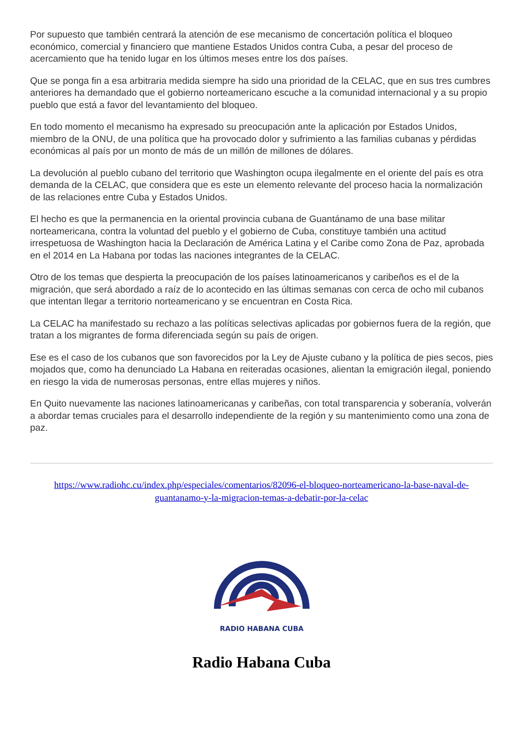Por supuesto que también centrará la atención de ese mecanismo de concertación política el bloqueo económico, comercial y financiero que mantiene Estados Unidos contra Cuba, a pesar del proceso de acercamiento que ha tenido lugar en los últimos meses entre los dos países.
Que se ponga fin a esa arbitraria medida siempre ha sido una prioridad de la CELAC, que en sus tres cumbres anteriores ha demandado que el gobierno norteamericano escuche a la comunidad internacional y a su propio pueblo que está a favor del levantamiento del bloqueo.
En todo momento el mecanismo ha expresado su preocupación ante la aplicación por Estados Unidos, miembro de la ONU, de una política que ha provocado dolor y sufrimiento a las familias cubanas y pérdidas económicas al país por un monto de más de un millón de millones de dólares.
La devolución al pueblo cubano del territorio que Washington ocupa ilegalmente en el oriente del país es otra demanda de la CELAC, que considera que es este un elemento relevante del proceso hacia la normalización de las relaciones entre Cuba y Estados Unidos.
El hecho es que la permanencia en la oriental provincia cubana de Guantánamo de una base militar norteamericana, contra la voluntad del pueblo y el gobierno de Cuba, constituye también una actitud irrespetuosa de Washington hacia la Declaración de América Latina y el Caribe como Zona de Paz, aprobada en el 2014 en La Habana por todas las naciones integrantes de la CELAC.
Otro de los temas que despierta la preocupación de los países latinoamericanos y caribeños es el de la migración, que será abordado a raíz de lo acontecido en las últimas semanas con cerca de ocho mil cubanos que intentan llegar a territorio norteamericano y se encuentran en Costa Rica.
La CELAC ha manifestado su rechazo a las políticas selectivas aplicadas por gobiernos fuera de la región, que tratan a los migrantes de forma diferenciada según su país de origen.
Ese es el caso de los cubanos que son favorecidos por la Ley de Ajuste cubano y la política de pies secos, pies mojados que, como ha denunciado La Habana en reiteradas ocasiones, alientan la emigración ilegal, poniendo en riesgo la vida de numerosas personas, entre ellas mujeres y niños.
En Quito nuevamente las naciones latinoamericanas y caribeñas, con total transparencia y soberanía, volverán a abordar temas cruciales para el desarrollo independiente de la región y su mantenimiento como una zona de paz.
https://www.radiohc.cu/index.php/especiales/comentarios/82096-el-bloqueo-norteamericano-la-base-naval-de-guantanamo-y-la-migracion-temas-a-debatir-por-la-celac
RADIO HABANA CUBA
Radio Habana Cuba